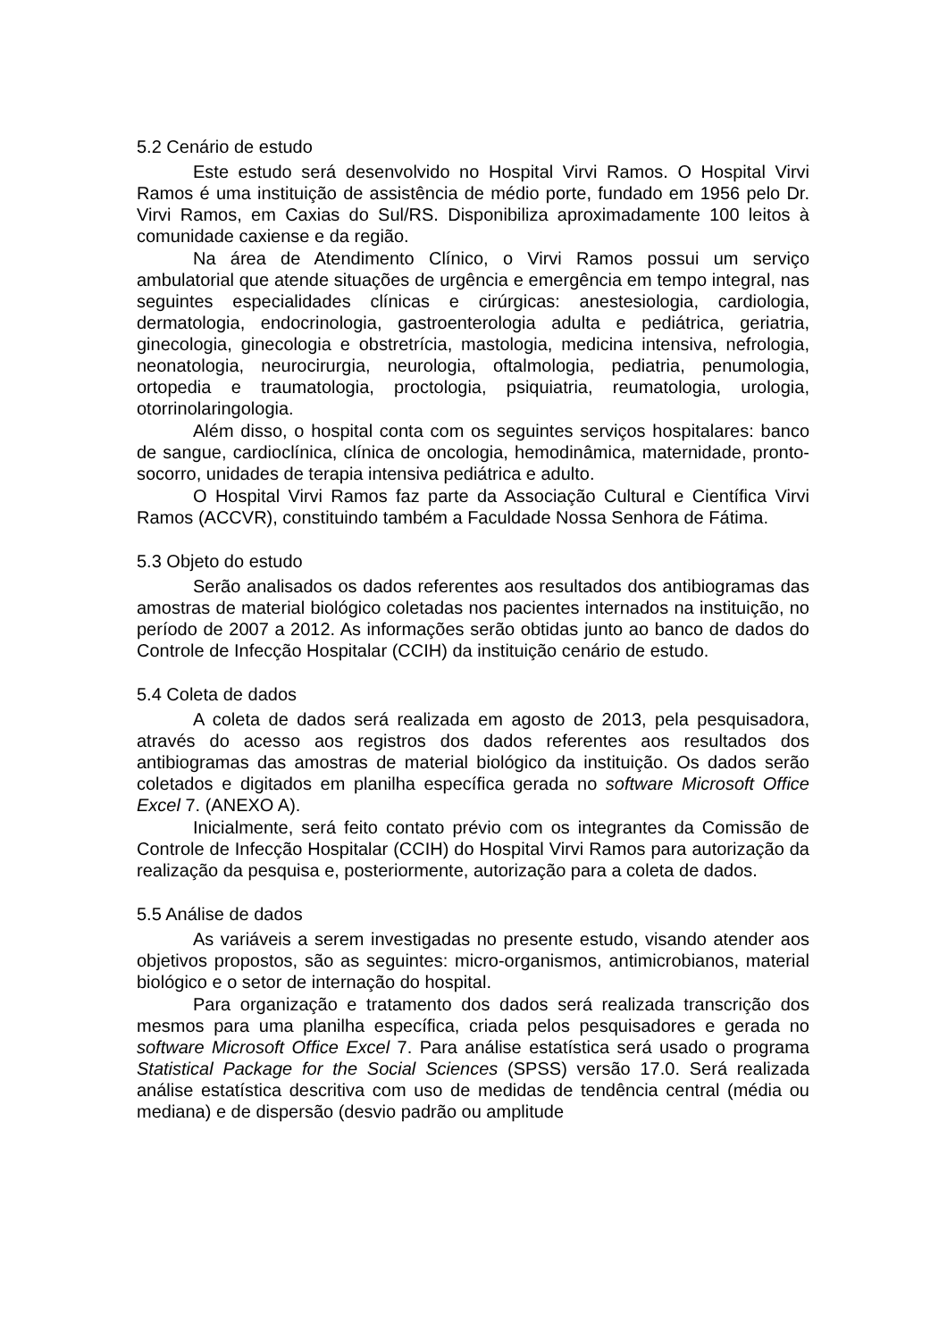5.2 Cenário de estudo
Este estudo será desenvolvido no Hospital Virvi Ramos. O Hospital Virvi Ramos é uma instituição de assistência de médio porte, fundado em 1956 pelo Dr. Virvi Ramos, em Caxias do Sul/RS. Disponibiliza aproximadamente 100 leitos à comunidade caxiense e da região.
Na área de Atendimento Clínico, o Virvi Ramos possui um serviço ambulatorial que atende situações de urgência e emergência em tempo integral, nas seguintes especialidades clínicas e cirúrgicas: anestesiologia, cardiologia, dermatologia, endocrinologia, gastroenterologia adulta e pediátrica, geriatria, ginecologia, ginecologia e obstretrícia, mastologia, medicina intensiva, nefrologia, neonatologia, neurocirurgia, neurologia, oftalmologia, pediatria, penumologia, ortopedia e traumatologia, proctologia, psiquiatria, reumatologia, urologia, otorrinolaringologia.
Além disso, o hospital conta com os seguintes serviços hospitalares: banco de sangue, cardioclínica, clínica de oncologia, hemodinâmica, maternidade, pronto-socorro, unidades de terapia intensiva pediátrica e adulto.
O Hospital Virvi Ramos faz parte da Associação Cultural e Científica Virvi Ramos (ACCVR), constituindo também a Faculdade Nossa Senhora de Fátima.
5.3 Objeto do estudo
Serão analisados os dados referentes aos resultados dos antibiogramas das amostras de material biológico coletadas nos pacientes internados na instituição, no período de 2007 a 2012. As informações serão obtidas junto ao banco de dados do Controle de Infecção Hospitalar (CCIH) da instituição cenário de estudo.
5.4 Coleta de dados
A coleta de dados será realizada em agosto de 2013, pela pesquisadora, através do acesso aos registros dos dados referentes aos resultados dos antibiogramas das amostras de material biológico da instituição. Os dados serão coletados e digitados em planilha específica gerada no software Microsoft Office Excel 7. (ANEXO A).
Inicialmente, será feito contato prévio com os integrantes da Comissão de Controle de Infecção Hospitalar (CCIH) do Hospital Virvi Ramos para autorização da realização da pesquisa e, posteriormente, autorização para a coleta de dados.
5.5 Análise de dados
As variáveis a serem investigadas no presente estudo, visando atender aos objetivos propostos, são as seguintes: micro-organismos, antimicrobianos, material biológico e o setor de internação do hospital.
Para organização e tratamento dos dados será realizada transcrição dos mesmos para uma planilha específica, criada pelos pesquisadores e gerada no software Microsoft Office Excel 7. Para análise estatística será usado o programa Statistical Package for the Social Sciences (SPSS) versão 17.0. Será realizada análise estatística descritiva com uso de medidas de tendência central (média ou mediana) e de dispersão (desvio padrão ou amplitude